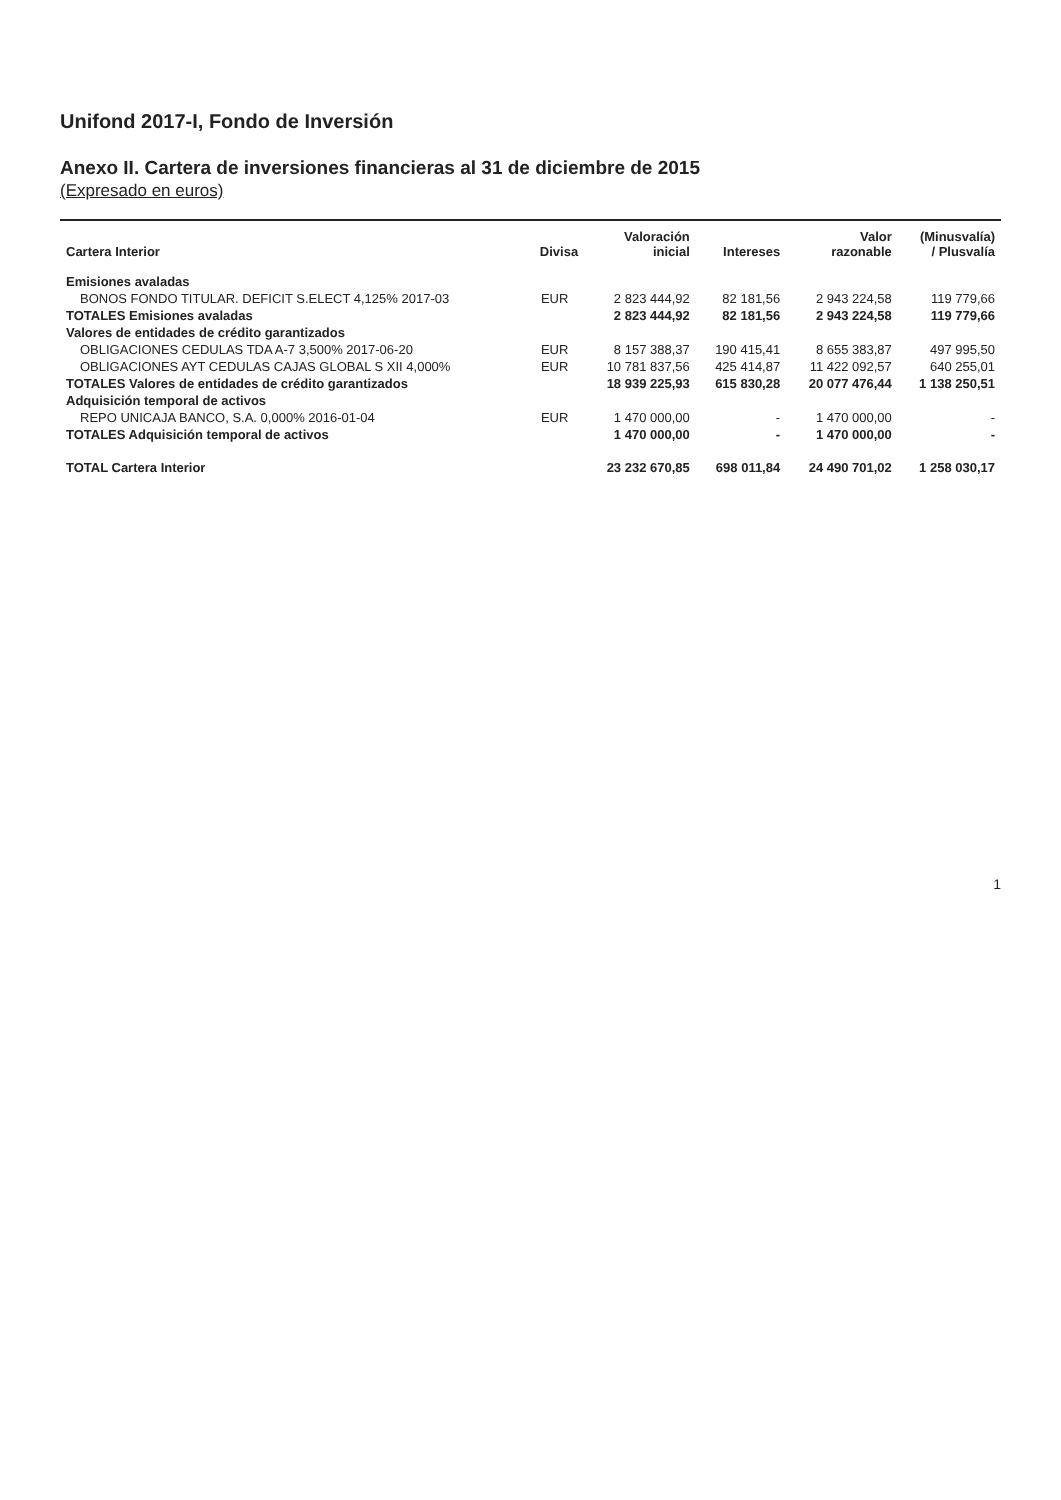Unifond 2017-I, Fondo de Inversión
Anexo II. Cartera de inversiones financieras al 31 de diciembre de 2015
(Expresado en euros)
| Cartera Interior | Divisa | Valoración inicial | Intereses | Valor razonable | (Minusvalía) / Plusvalía |
| --- | --- | --- | --- | --- | --- |
| Emisiones avaladas | | | | | |
| BONOS FONDO TITULAR. DEFICIT S.ELECT 4,125% 2017-03 | EUR | 2 823 444,92 | 82 181,56 | 2 943 224,58 | 119 779,66 |
| TOTALES Emisiones avaladas | | 2 823 444,92 | 82 181,56 | 2 943 224,58 | 119 779,66 |
| Valores de entidades de crédito garantizados | | | | | |
| OBLIGACIONES CEDULAS TDA A-7 3,500% 2017-06-20 | EUR | 8 157 388,37 | 190 415,41 | 8 655 383,87 | 497 995,50 |
| OBLIGACIONES AYT CEDULAS CAJAS GLOBAL S XII 4,000% | EUR | 10 781 837,56 | 425 414,87 | 11 422 092,57 | 640 255,01 |
| TOTALES Valores de entidades de crédito garantizados | | 18 939 225,93 | 615 830,28 | 20 077 476,44 | 1 138 250,51 |
| Adquisición temporal de activos | | | | | |
| REPO UNICAJA BANCO, S.A. 0,000% 2016-01-04 | EUR | 1 470 000,00 | - | 1 470 000,00 | - |
| TOTALES Adquisición temporal de activos | | 1 470 000,00 | - | 1 470 000,00 | - |
| TOTAL Cartera Interior | | 23 232 670,85 | 698 011,84 | 24 490 701,02 | 1 258 030,17 |
1